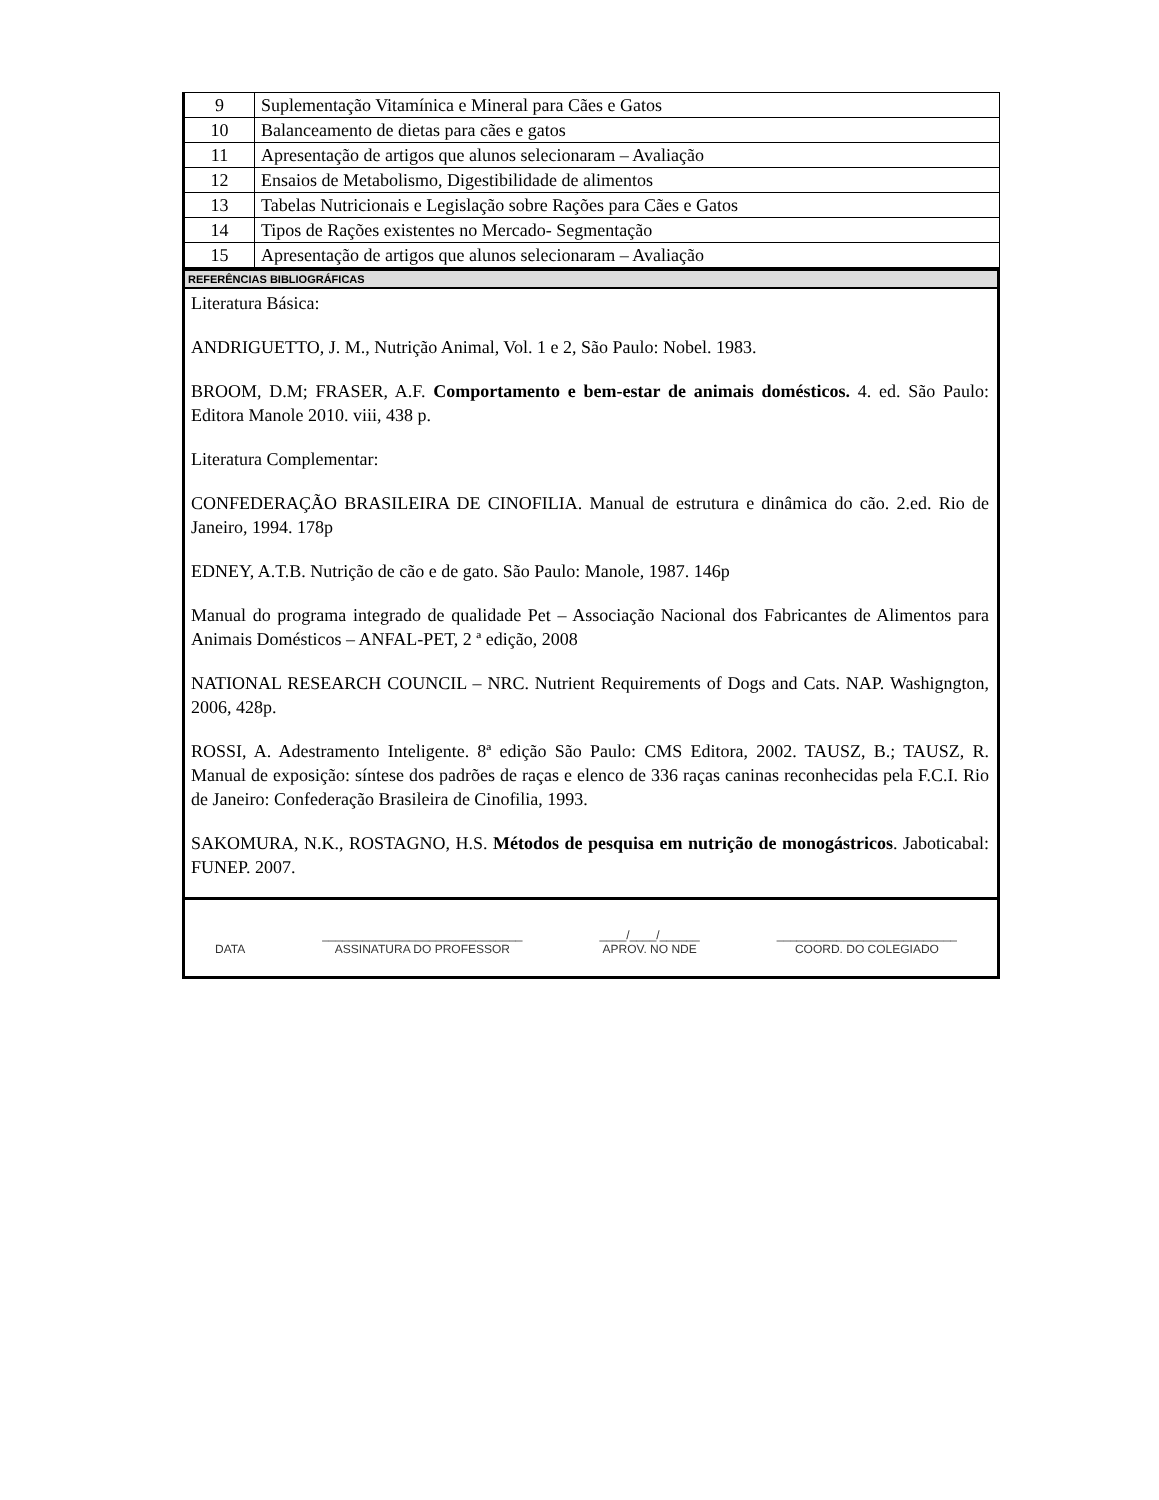| 9 | Suplementação Vitamínica e Mineral para Cães e Gatos |
| 10 | Balanceamento de dietas para cães e gatos |
| 11 | Apresentação de artigos que alunos selecionaram – Avaliação |
| 12 | Ensaios de Metabolismo, Digestibilidade de alimentos |
| 13 | Tabelas Nutricionais e Legislação sobre Rações para Cães e Gatos |
| 14 | Tipos de Rações existentes no Mercado- Segmentação |
| 15 | Apresentação de artigos que alunos selecionaram – Avaliação |
REFERÊNCIAS BIBLIOGRÁFICAS
Literatura Básica:
ANDRIGUETTO, J. M., Nutrição Animal, Vol. 1 e 2, São Paulo: Nobel. 1983.
BROOM, D.M; FRASER, A.F. Comportamento e bem-estar de animais domésticos. 4. ed. São Paulo: Editora Manole 2010. viii, 438 p.
Literatura Complementar:
CONFEDERAÇÃO BRASILEIRA DE CINOFILIA. Manual de estrutura e dinâmica do cão. 2.ed. Rio de Janeiro, 1994. 178p
EDNEY, A.T.B. Nutrição de cão e de gato. São Paulo: Manole, 1987. 146p
Manual do programa integrado de qualidade Pet – Associação Nacional dos Fabricantes de Alimentos para Animais Domésticos – ANFAL-PET, 2 ª edição, 2008
NATIONAL RESEARCH COUNCIL – NRC. Nutrient Requirements of Dogs and Cats. NAP. Washigngton, 2006, 428p.
ROSSI, A. Adestramento Inteligente. 8ª edição São Paulo: CMS Editora, 2002. TAUSZ, B.; TAUSZ, R. Manual de exposição: síntese dos padrões de raças e elenco de 336 raças caninas reconhecidas pela F.C.I. Rio de Janeiro: Confederação Brasileira de Cinofilia, 1993.
SAKOMURA, N.K., ROSTAGNO, H.S. Métodos de pesquisa em nutrição de monogástricos. Jaboticabal: FUNEP. 2007.
DATA ______________________________
ASSINATURA DO PROFESSOR
____/____/______
APROV. NO NDE
___________________________
COORD. DO COLEGIADO